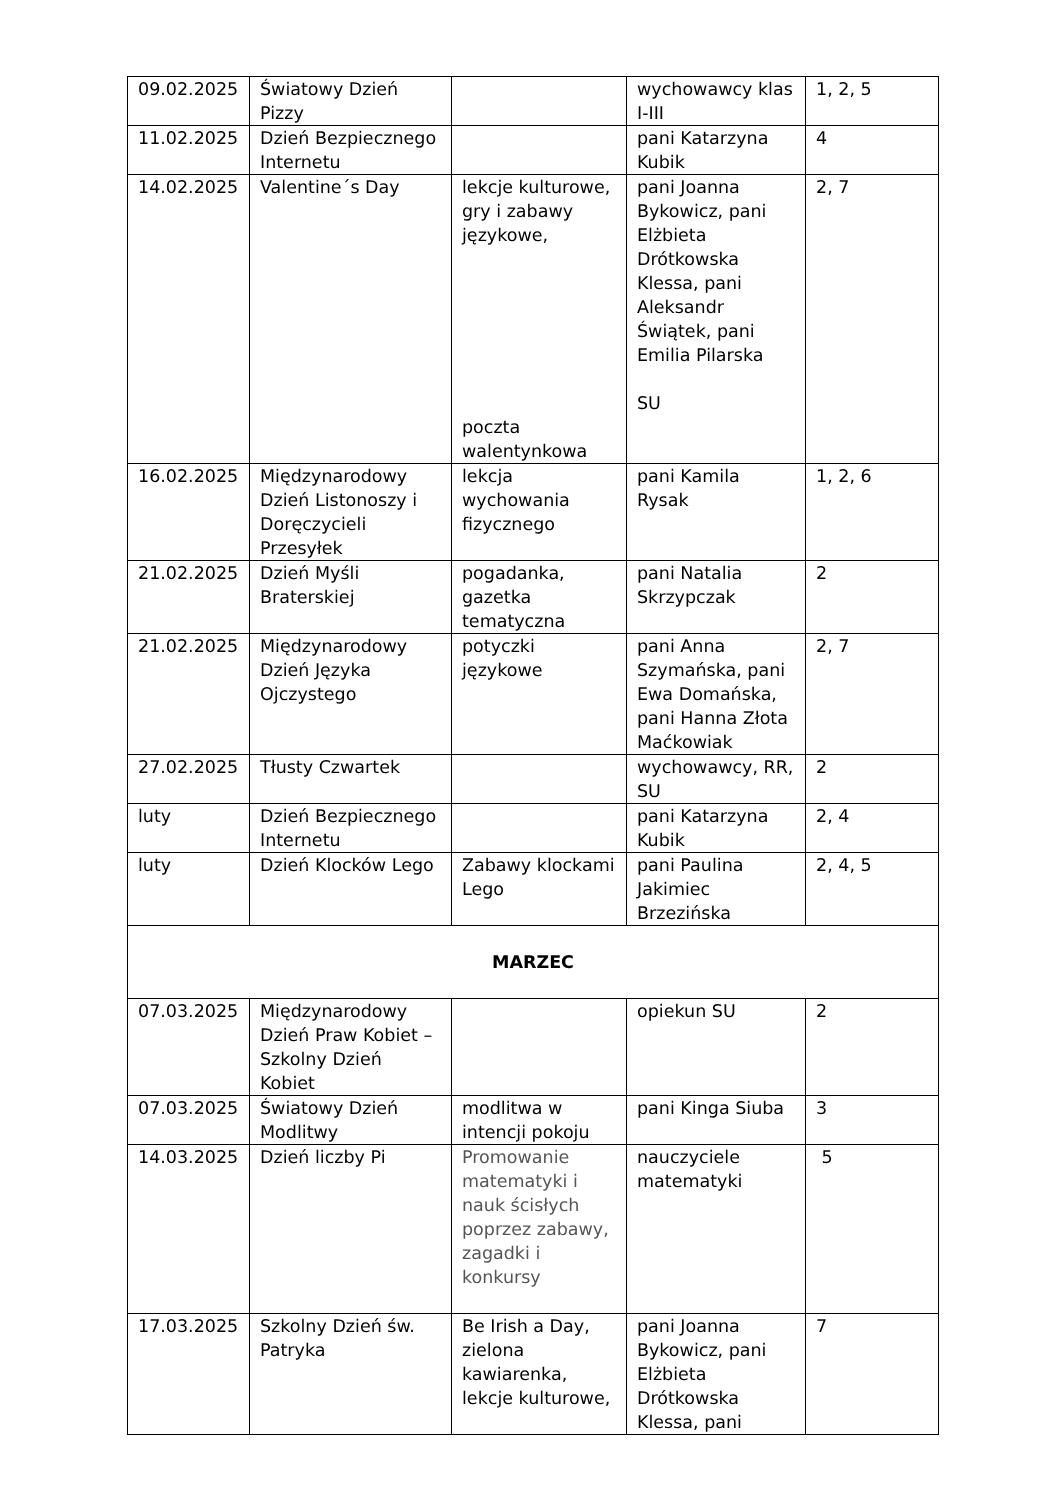| 09.02.2025 | Światowy Dzień Pizzy | | wychowawcy klas I-III | 1, 2, 5 |
| 11.02.2025 | Dzień Bezpiecznego Internetu | | pani Katarzyna Kubik | 4 |
| 14.02.2025 | Valentine´s Day | lekcje kulturowe, gry i zabawy językowe, poczta walentynkowa | pani Joanna Bykowicz, pani Elżbieta Drótkowska Klessa, pani Aleksandr Świątek, pani Emilia Pilarska SU | 2, 7 |
| 16.02.2025 | Międzynarodowy Dzień Listonoszy i Doręczycieli Przesyłek | lekcja wychowania fizycznego | pani Kamila Rysak | 1, 2, 6 |
| 21.02.2025 | Dzień Myśli Braterskiej | pogadanka, gazetka tematyczna | pani Natalia Skrzypczak | 2 |
| 21.02.2025 | Międzynarodowy Dzień Języka Ojczystego | potyczki językowe | pani Anna Szymańska, pani Ewa Domańska, pani Hanna Złota Maćkowiak | 2, 7 |
| 27.02.2025 | Tłusty Czwartek | | wychowawcy, RR, SU | 2 |
| luty | Dzień Bezpiecznego Internetu | | pani Katarzyna Kubik | 2, 4 |
| luty | Dzień Klocków Lego | Zabawy klockami Lego | pani Paulina Jakimiec Brzezińska | 2, 4, 5 |
| MARZEC | | | | |
| 07.03.2025 | Międzynarodowy Dzień Praw Kobiet – Szkolny Dzień Kobiet | | opiekun SU | 2 |
| 07.03.2025 | Światowy Dzień Modlitwy | modlitwa w intencji pokoju | pani Kinga Siuba | 3 |
| 14.03.2025 | Dzień liczby Pi | Promowanie matematyki i nauk ścisłych poprzez zabawy, zagadki i konkursy | nauczyciele matematyki | 5 |
| 17.03.2025 | Szkolny Dzień św. Patryka | Be Irish a Day, zielona kawiarenka, lekcje kulturowe, | pani Joanna Bykowicz, pani Elżbieta Drótkowska Klessa, pani | 7 |